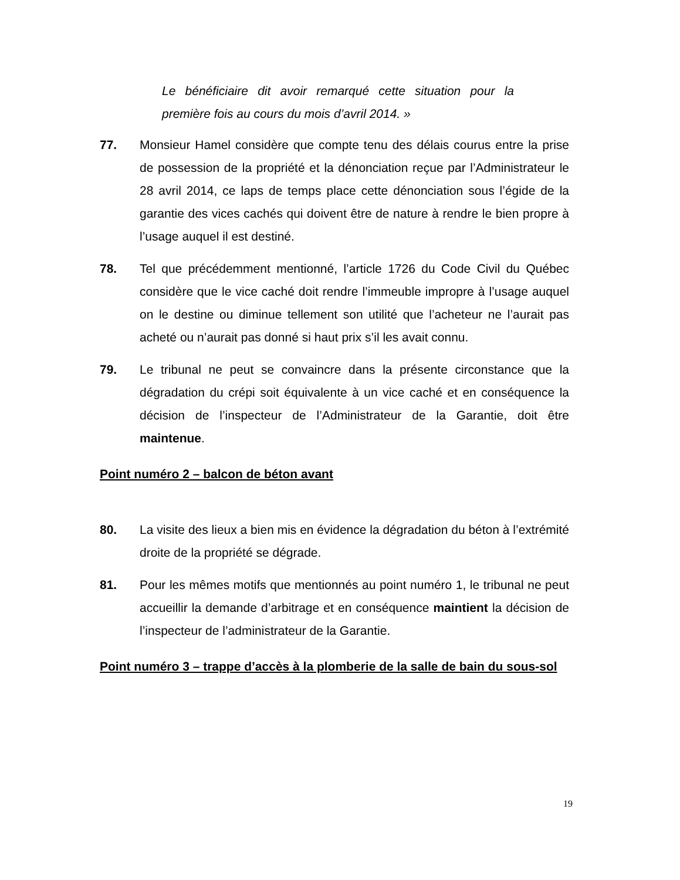Le bénéficiaire dit avoir remarqué cette situation pour la première fois au cours du mois d’avril 2014. »
77. Monsieur Hamel considère que compte tenu des délais courus entre la prise de possession de la propriété et la dénonciation reçue par l’Administrateur le 28 avril 2014, ce laps de temps place cette dénonciation sous l’égide de la garantie des vices cachés qui doivent être de nature à rendre le bien propre à l’usage auquel il est destiné.
78. Tel que précédemment mentionné, l’article 1726 du Code Civil du Québec considère que le vice caché doit rendre l’immeuble impropre à l’usage auquel on le destine ou diminue tellement son utilité que l’acheteur ne l’aurait pas acheté ou n’aurait pas donné si haut prix s’il les avait connu.
79. Le tribunal ne peut se convaincre dans la présente circonstance que la dégradation du crépi soit équivalente à un vice caché et en conséquence la décision de l’inspecteur de l’Administrateur de la Garantie, doit être maintenue.
Point numéro 2 – balcon de béton avant
80. La visite des lieux a bien mis en évidence la dégradation du béton à l’extrémité droite de la propriété se dégrade.
81. Pour les mêmes motifs que mentionnés au point numéro 1, le tribunal ne peut accueillir la demande d’arbitrage et en conséquence maintient la décision de l’inspecteur de l’administrateur de la Garantie.
Point numéro 3 – trappe d’accès à la plomberie de la salle de bain du sous-sol
19